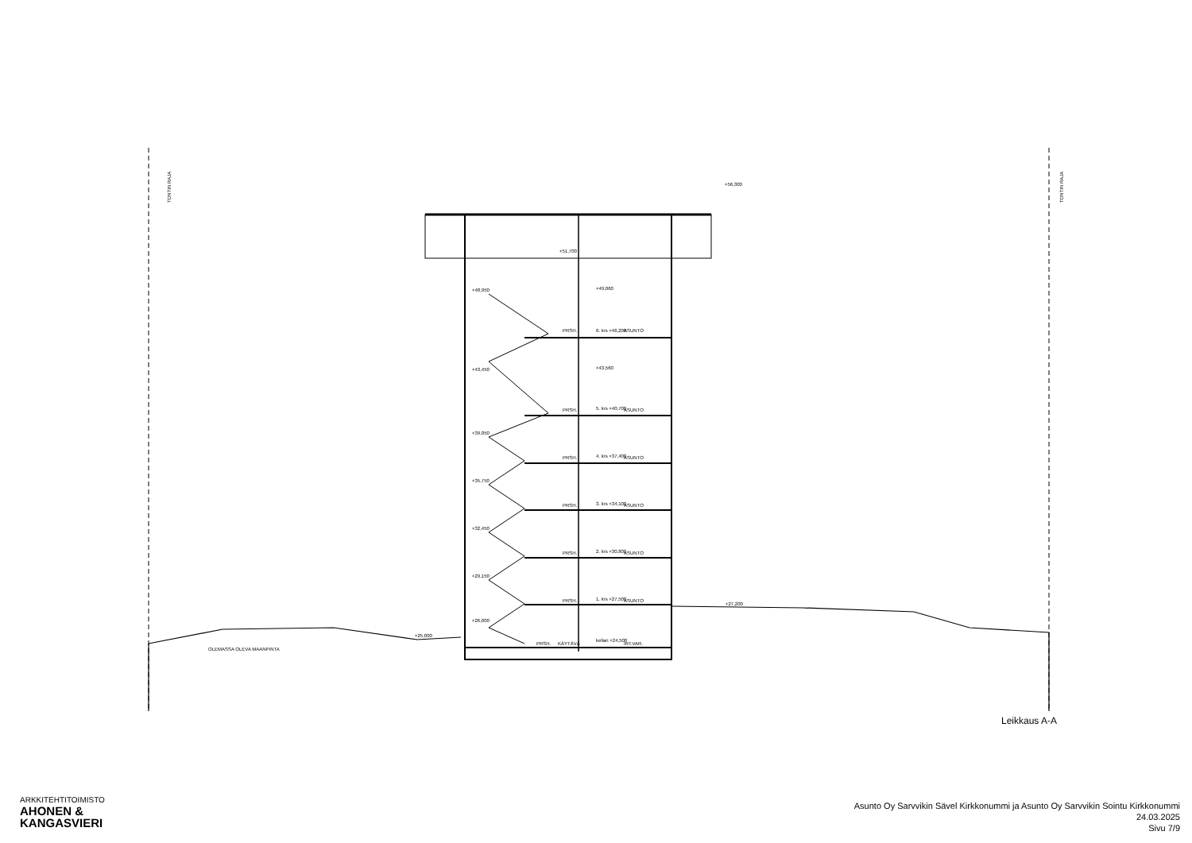TONTIN RAJA
TONTIN RAJA
+56,300
+51,700
+48,950
+49,060
6. krs +46,200
ASUNTO
PRSH.
+43,450
+43,560
5. krs +40,700
ASUNTO
PRSH.
+39,050
4. krs +37,400
ASUNTO
PRSH.
+35,750
3. krs +34,100
ASUNTO
PRSH.
+32,450
2. krs +30,800
ASUNTO
PRSH.
+29,150
1. krs +27,500
ASUNTO
PRSH.
+26,000
+27,200
+25,000
kellari +24,500
PRSH.
KÄYTÄVÄ
IRT.VAR.
OLEMASSA OLEVA MAANPINTA
Leikkaus A-A
ARKKITEHTITOIMISTO
AHONEN &
KANGASVIERI
Asunto Oy Sarvvikin Sävel Kirkkonummi ja Asunto Oy Sarvvikin Sointu Kirkkonummi
24.03.2025
Sivu 7/9